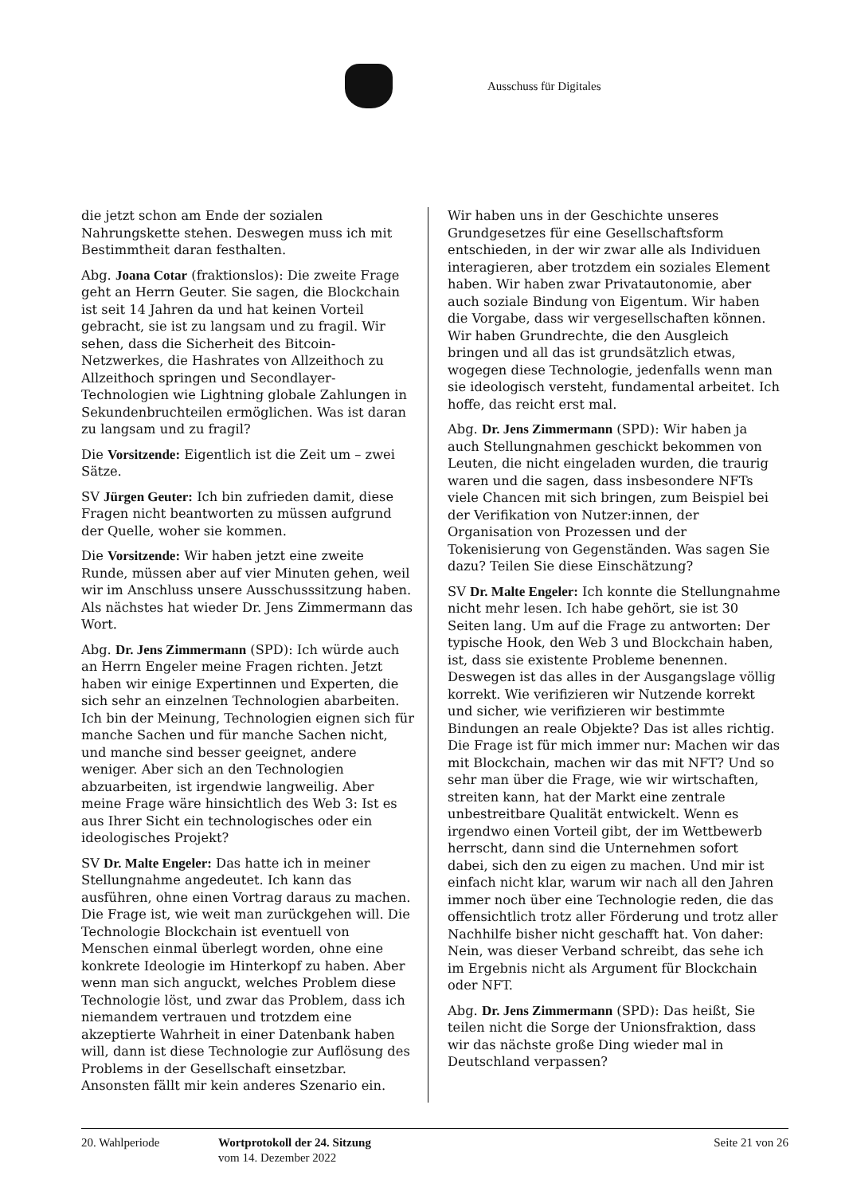Ausschuss für Digitales
die jetzt schon am Ende der sozialen Nahrungskette stehen. Deswegen muss ich mit Bestimmtheit daran festhalten.
Abg. Joana Cotar (fraktionslos): Die zweite Frage geht an Herrn Geuter. Sie sagen, die Blockchain ist seit 14 Jahren da und hat keinen Vorteil gebracht, sie ist zu langsam und zu fragil. Wir sehen, dass die Sicherheit des Bitcoin-Netzwerkes, die Hashrates von Allzeithoch zu Allzeithoch springen und Secondlayer-Technologien wie Lightning globale Zahlungen in Sekundenbruchteilen ermöglichen. Was ist daran zu langsam und zu fragil?
Die Vorsitzende: Eigentlich ist die Zeit um – zwei Sätze.
SV Jürgen Geuter: Ich bin zufrieden damit, diese Fragen nicht beantworten zu müssen aufgrund der Quelle, woher sie kommen.
Die Vorsitzende: Wir haben jetzt eine zweite Runde, müssen aber auf vier Minuten gehen, weil wir im Anschluss unsere Ausschusssitzung haben. Als nächstes hat wieder Dr. Jens Zimmermann das Wort.
Abg. Dr. Jens Zimmermann (SPD): Ich würde auch an Herrn Engeler meine Fragen richten. Jetzt haben wir einige Expertinnen und Experten, die sich sehr an einzelnen Technologien abarbeiten. Ich bin der Meinung, Technologien eignen sich für manche Sachen und für manche Sachen nicht, und manche sind besser geeignet, andere weniger. Aber sich an den Technologien abzuarbeiten, ist irgendwie langweilig. Aber meine Frage wäre hinsichtlich des Web 3: Ist es aus Ihrer Sicht ein technologisches oder ein ideologisches Projekt?
SV Dr. Malte Engeler: Das hatte ich in meiner Stellungnahme angedeutet. Ich kann das ausführen, ohne einen Vortrag daraus zu machen. Die Frage ist, wie weit man zurückgehen will. Die Technologie Blockchain ist eventuell von Menschen einmal überlegt worden, ohne eine konkrete Ideologie im Hinterkopf zu haben. Aber wenn man sich anguckt, welches Problem diese Technologie löst, und zwar das Problem, dass ich niemandem vertrauen und trotzdem eine akzeptierte Wahrheit in einer Datenbank haben will, dann ist diese Technologie zur Auflösung des Problems in der Gesellschaft einsetzbar. Ansonsten fällt mir kein anderes Szenario ein.
Wir haben uns in der Geschichte unseres Grundgesetzes für eine Gesellschaftsform entschieden, in der wir zwar alle als Individuen interagieren, aber trotzdem ein soziales Element haben. Wir haben zwar Privatautonomie, aber auch soziale Bindung von Eigentum. Wir haben die Vorgabe, dass wir vergesellschaften können. Wir haben Grundrechte, die den Ausgleich bringen und all das ist grundsätzlich etwas, wogegen diese Technologie, jedenfalls wenn man sie ideologisch versteht, fundamental arbeitet. Ich hoffe, das reicht erst mal.
Abg. Dr. Jens Zimmermann (SPD): Wir haben ja auch Stellungnahmen geschickt bekommen von Leuten, die nicht eingeladen wurden, die traurig waren und die sagen, dass insbesondere NFTs viele Chancen mit sich bringen, zum Beispiel bei der Verifikation von Nutzer:innen, der Organisation von Prozessen und der Tokenisierung von Gegenständen. Was sagen Sie dazu? Teilen Sie diese Einschätzung?
SV Dr. Malte Engeler: Ich konnte die Stellungnahme nicht mehr lesen. Ich habe gehört, sie ist 30 Seiten lang. Um auf die Frage zu antworten: Der typische Hook, den Web 3 und Blockchain haben, ist, dass sie existente Probleme benennen. Deswegen ist das alles in der Ausgangslage völlig korrekt. Wie verifizieren wir Nutzende korrekt und sicher, wie verifizieren wir bestimmte Bindungen an reale Objekte? Das ist alles richtig. Die Frage ist für mich immer nur: Machen wir das mit Blockchain, machen wir das mit NFT? Und so sehr man über die Frage, wie wir wirtschaften, streiten kann, hat der Markt eine zentrale unbestreitbare Qualität entwickelt. Wenn es irgendwo einen Vorteil gibt, der im Wettbewerb herrscht, dann sind die Unternehmen sofort dabei, sich den zu eigen zu machen. Und mir ist einfach nicht klar, warum wir nach all den Jahren immer noch über eine Technologie reden, die das offensichtlich trotz aller Förderung und trotz aller Nachhilfe bisher nicht geschafft hat. Von daher: Nein, was dieser Verband schreibt, das sehe ich im Ergebnis nicht als Argument für Blockchain oder NFT.
Abg. Dr. Jens Zimmermann (SPD): Das heißt, Sie teilen nicht die Sorge der Unionsfraktion, dass wir das nächste große Ding wieder mal in Deutschland verpassen?
20. Wahlperiode Wortprotokoll der 24. Sitzung
vom 14. Dezember 2022
Seite 21 von 26